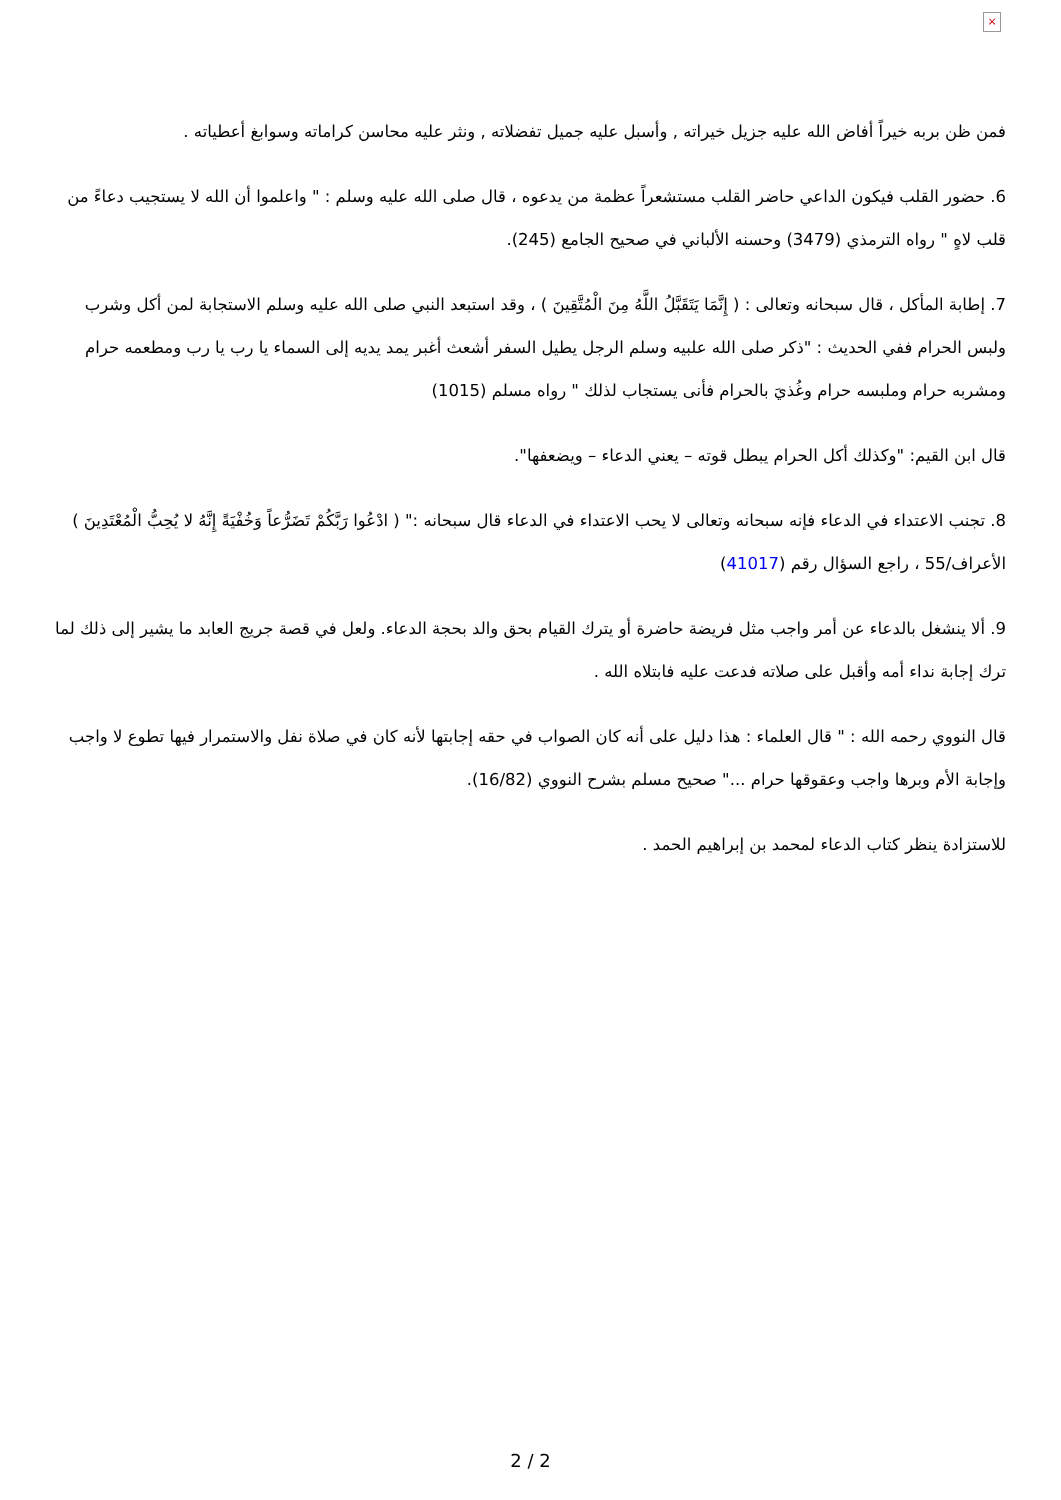×
فمن ظن بربه خيراً أفاض الله عليه جزيل خيراته , وأسبل عليه جميل تفضلاته , ونثر عليه محاسن كراماته وسوابغ أعطياته .
6. حضور القلب فيكون الداعي حاضر القلب مستشعراً عظمة من يدعوه ، قال صلى الله عليه وسلم : " واعلموا أن الله لا يستجيب دعاءً من قلب لاهٍ " رواه الترمذي (3479) وحسنه الألباني في صحيح الجامع (245).
7. إطابة المأكل ، قال سبحانه وتعالى : ( إِنَّمَا يَتَقَبَّلُ اللَّهُ مِنَ الْمُتَّقِينَ ) ، وقد استبعد النبي صلى الله عليه وسلم الاستجابة لمن أكل وشرب ولبس الحرام ففي الحديث : "ذكر صلى الله علبيه وسلم الرجل يطيل السفر أشعث أغبر يمد يديه إلى السماء يا رب يا رب ومطعمه حرام ومشربه حرام وملبسه حرام وغُذيَ بالحرام فأنى يستجاب لذلك " رواه مسلم (1015)
قال ابن القيم: "وكذلك أكل الحرام يبطل قوته – يعني الدعاء – ويضعفها".
8. تجنب الاعتداء في الدعاء فإنه سبحانه وتعالى لا يحب الاعتداء في الدعاء قال سبحانه :" ( ادْعُوا رَبَّكُمْ تَضَرُّعاً وَخُفْيَةً إِنَّهُ لا يُحِبُّ الْمُعْتَدِينَ ) الأعراف/55 ، راجع السؤال رقم (41017)
9. ألا ينشغل بالدعاء عن أمر واجب مثل فريضة حاضرة أو يترك القيام بحق والد بحجة الدعاء. ولعل في قصة جريج العابد ما يشير إلى ذلك لما ترك إجابة نداء أمه وأقبل على صلاته فدعت عليه فابتلاه الله .
قال النووي رحمه الله : " قال العلماء : هذا دليل على أنه كان الصواب في حقه إجابتها لأنه كان في صلاة نفل والاستمرار فيها تطوع لا واجب وإجابة الأم وبرها واجب وعقوقها حرام ..." صحيح مسلم بشرح النووي (16/82).
للاستزادة ينظر كتاب الدعاء لمحمد بن إبراهيم الحمد .
2 / 2